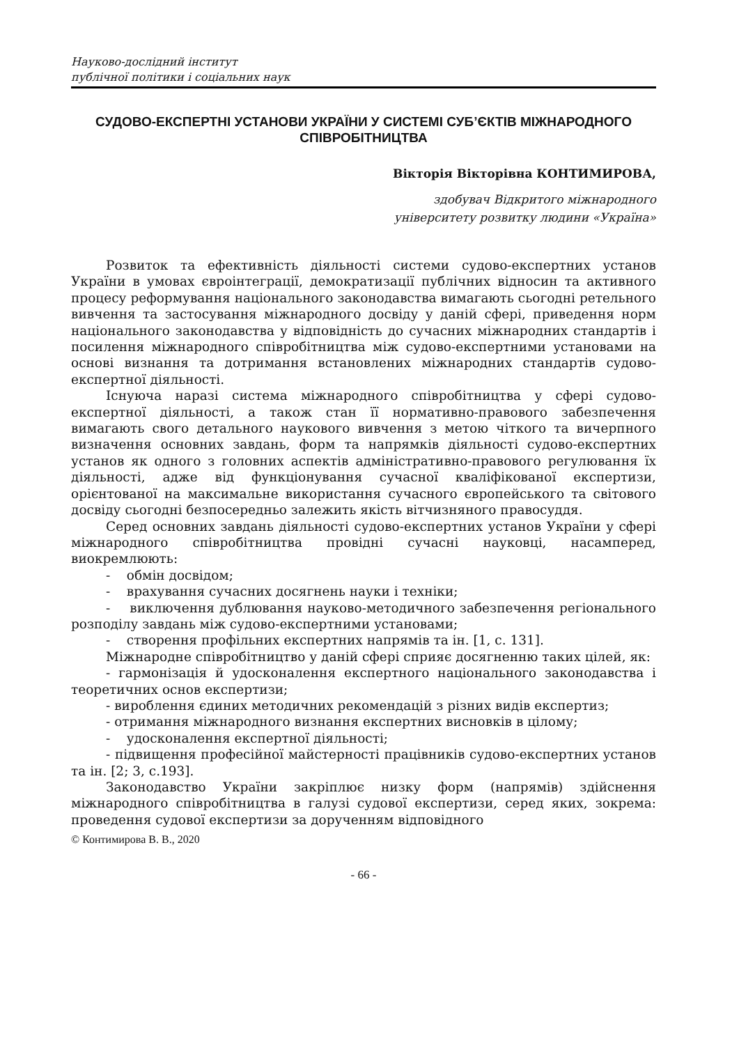Науково-дослідний інститут
публічної політики і соціальних наук
СУДОВО-ЕКСПЕРТНІ УСТАНОВИ УКРАЇНИ У СИСТЕМІ СУБ’ЄКТІВ МІЖНАРОДНОГО СПІВРОБІТНИЦТВА
Вікторія Вікторівна КОНТИМИРОВА,
здобувач Відкритого міжнародного
університету розвитку людини «Україна»
Розвиток та ефективність діяльності системи судово-експертних установ України в умовах євроінтеграції, демократизації публічних відносин та активного процесу реформування національного законодавства вимагають сьогодні ретельного вивчення та застосування міжнародного досвіду у даній сфері, приведення норм національного законодавства у відповідність до сучасних міжнародних стандартів і посилення міжнародного співробітництва між судово-експертними установами на основі визнання та дотримання встановлених міжнародних стандартів судово-експертної діяльності.
Існуюча наразі система міжнародного співробітництва у сфері судово-експертної діяльності, а також стан її нормативно-правового забезпечення вимагають свого детального наукового вивчення з метою чіткого та вичерпного визначення основних завдань, форм та напрямків діяльності судово-експертних установ як одного з головних аспектів адміністративно-правового регулювання їх діяльності, адже від функціонування сучасної кваліфікованої експертизи, орієнтованої на максимальне використання сучасного європейського та світового досвіду сьогодні безпосередньо залежить якість вітчизняного правосуддя.
Серед основних завдань діяльності судово-експертних установ України у сфері міжнародного співробітництва провідні сучасні науковці, насамперед, виокремлюють:
- обмін досвідом;
- врахування сучасних досягнень науки і техніки;
- виключення дублювання науково-методичного забезпечення регіонального розподілу завдань між судово-експертними установами;
- створення профільних експертних напрямів та ін. [1, с. 131].
Міжнародне співробітництво у даній сфері сприяє досягненню таких цілей, як:
- гармонізація й удосконалення експертного національного законодавства і теоретичних основ експертизи;
- вироблення єдиних методичних рекомендацій з різних видів експертиз;
- отримання міжнародного визнання експертних висновків в цілому;
- удосконалення експертної діяльності;
- підвищення професійної майстерності працівників судово-експертних установ та ін. [2; 3, с.193].
Законодавство України закріплює низку форм (напрямів) здійснення міжнародного співробітництва в галузі судової експертизи, серед яких, зокрема: проведення судової експертизи за дорученням відповідного
© Контимирова В. В., 2020
- 66 -